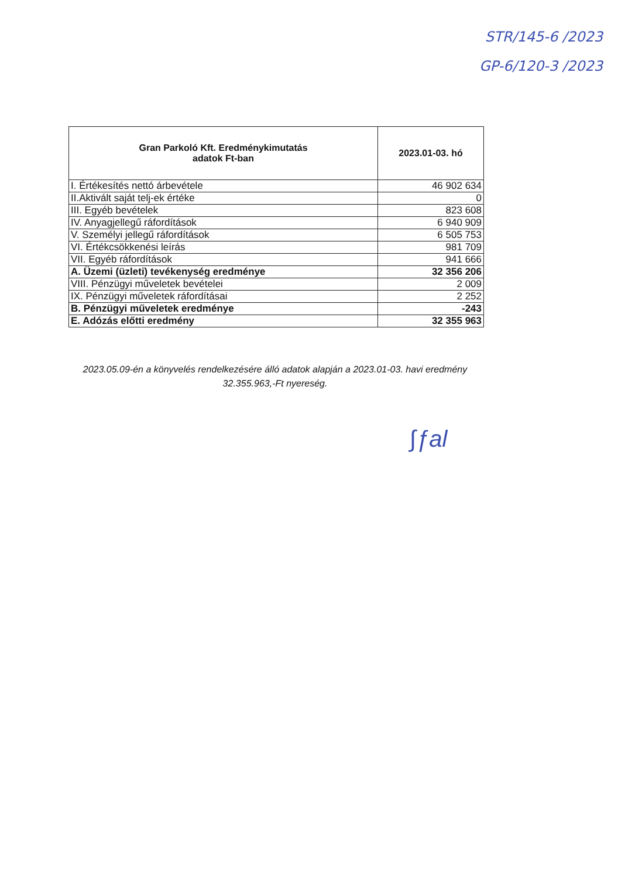STR/145-6 /2023
GP-6/120-3 /2023
| Gran Parkoló Kft. Eredménykimutatás adatok Ft-ban | 2023.01-03. hó |
| --- | --- |
| I. Értékesítés nettó árbevétele | 46 902 634 |
| II.Aktivált saját telj-ek értéke | 0 |
| III. Egyéb bevételek | 823 608 |
| IV. Anyagjellegű ráfordítások | 6 940 909 |
| V. Személyi jellegű ráfordítások | 6 505 753 |
| VI. Értékcsökkenési leírás | 981 709 |
| VII. Egyéb ráfordítások | 941 666 |
| A. Üzemi (üzleti) tevékenység eredménye | 32 356 206 |
| VIII. Pénzügyi műveletek bevételei | 2 009 |
| IX. Pénzügyi műveletek ráfordításai | 2 252 |
| B. Pénzügyi műveletek eredménye | -243 |
| E. Adózás előtti eredmény | 32 355 963 |
2023.05.09-én a könyvelés rendelkezésére álló adatok alapján a 2023.01-03. havi eredmény 32.355.963,-Ft nyereség.
∫ƒal